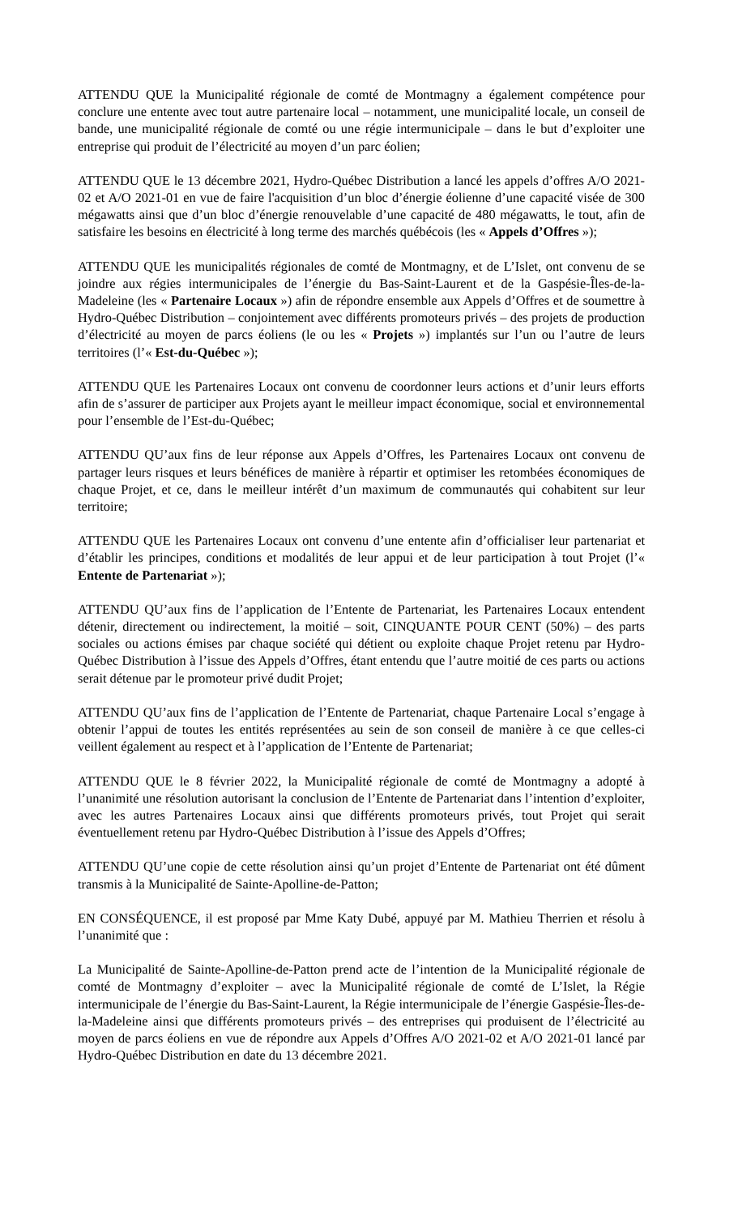ATTENDU QUE la Municipalité régionale de comté de Montmagny a également compétence pour conclure une entente avec tout autre partenaire local – notamment, une municipalité locale, un conseil de bande, une municipalité régionale de comté ou une régie intermunicipale – dans le but d’exploiter une entreprise qui produit de l’électricité au moyen d’un parc éolien;
ATTENDU QUE le 13 décembre 2021, Hydro-Québec Distribution a lancé les appels d’offres A/O 2021-02 et A/O 2021-01 en vue de faire l'acquisition d’un bloc d’énergie éolienne d’une capacité visée de 300 mégawatts ainsi que d’un bloc d’énergie renouvelable d’une capacité de 480 mégawatts, le tout, afin de satisfaire les besoins en électricité à long terme des marchés québécois (les « Appels d’Offres »);
ATTENDU QUE les municipalités régionales de comté de Montmagny, et de L’Islet, ont convenu de se joindre aux régies intermunicipales de l’énergie du Bas-Saint-Laurent et de la Gaspésie-Îles-de-la-Madeleine (les « Partenaire Locaux ») afin de répondre ensemble aux Appels d’Offres et de soumettre à Hydro-Québec Distribution – conjointement avec différents promoteurs privés – des projets de production d’électricité au moyen de parcs éoliens (le ou les « Projets ») implantés sur l’un ou l’autre de leurs territoires (l’« Est-du-Québec »);
ATTENDU QUE les Partenaires Locaux ont convenu de coordonner leurs actions et d’unir leurs efforts afin de s’assurer de participer aux Projets ayant le meilleur impact économique, social et environnemental pour l’ensemble de l’Est-du-Québec;
ATTENDU QU’aux fins de leur réponse aux Appels d’Offres, les Partenaires Locaux ont convenu de partager leurs risques et leurs bénéfices de manière à répartir et optimiser les retombées économiques de chaque Projet, et ce, dans le meilleur intérêt d’un maximum de communautés qui cohabitent sur leur territoire;
ATTENDU QUE les Partenaires Locaux ont convenu d’une entente afin d’officialiser leur partenariat et d’établir les principes, conditions et modalités de leur appui et de leur participation à tout Projet (l’« Entente de Partenariat »);
ATTENDU QU’aux fins de l’application de l’Entente de Partenariat, les Partenaires Locaux entendent détenir, directement ou indirectement, la moitié – soit, CINQUANTE POUR CENT (50%) – des parts sociales ou actions émises par chaque société qui détient ou exploite chaque Projet retenu par Hydro-Québec Distribution à l’issue des Appels d’Offres, étant entendu que l’autre moitié de ces parts ou actions serait détenue par le promoteur privé dudit Projet;
ATTENDU QU’aux fins de l’application de l’Entente de Partenariat, chaque Partenaire Local s’engage à obtenir l’appui de toutes les entités représentées au sein de son conseil de manière à ce que celles-ci veillent également au respect et à l’application de l’Entente de Partenariat;
ATTENDU QUE le 8 février 2022, la Municipalité régionale de comté de Montmagny a adopté à l’unanimité une résolution autorisant la conclusion de l’Entente de Partenariat dans l’intention d’exploiter, avec les autres Partenaires Locaux ainsi que différents promoteurs privés, tout Projet qui serait éventuellement retenu par Hydro-Québec Distribution à l’issue des Appels d’Offres;
ATTENDU QU’une copie de cette résolution ainsi qu’un projet d’Entente de Partenariat ont été dûment transmis à la Municipalité de Sainte-Apolline-de-Patton;
EN CONSÉQUENCE, il est proposé par Mme Katy Dubé, appuyé par M. Mathieu Therrien et résolu à l’unanimité que :
La Municipalité de Sainte-Apolline-de-Patton prend acte de l’intention de la Municipalité régionale de comté de Montmagny d’exploiter – avec la Municipalité régionale de comté de L’Islet, la Régie intermunicipale de l’énergie du Bas-Saint-Laurent, la Régie intermunicipale de l’énergie Gaspésie-Îles-de-la-Madeleine ainsi que différents promoteurs privés – des entreprises qui produisent de l’électricité au moyen de parcs éoliens en vue de répondre aux Appels d’Offres A/O 2021-02 et A/O 2021-01 lancé par Hydro-Québec Distribution en date du 13 décembre 2021.